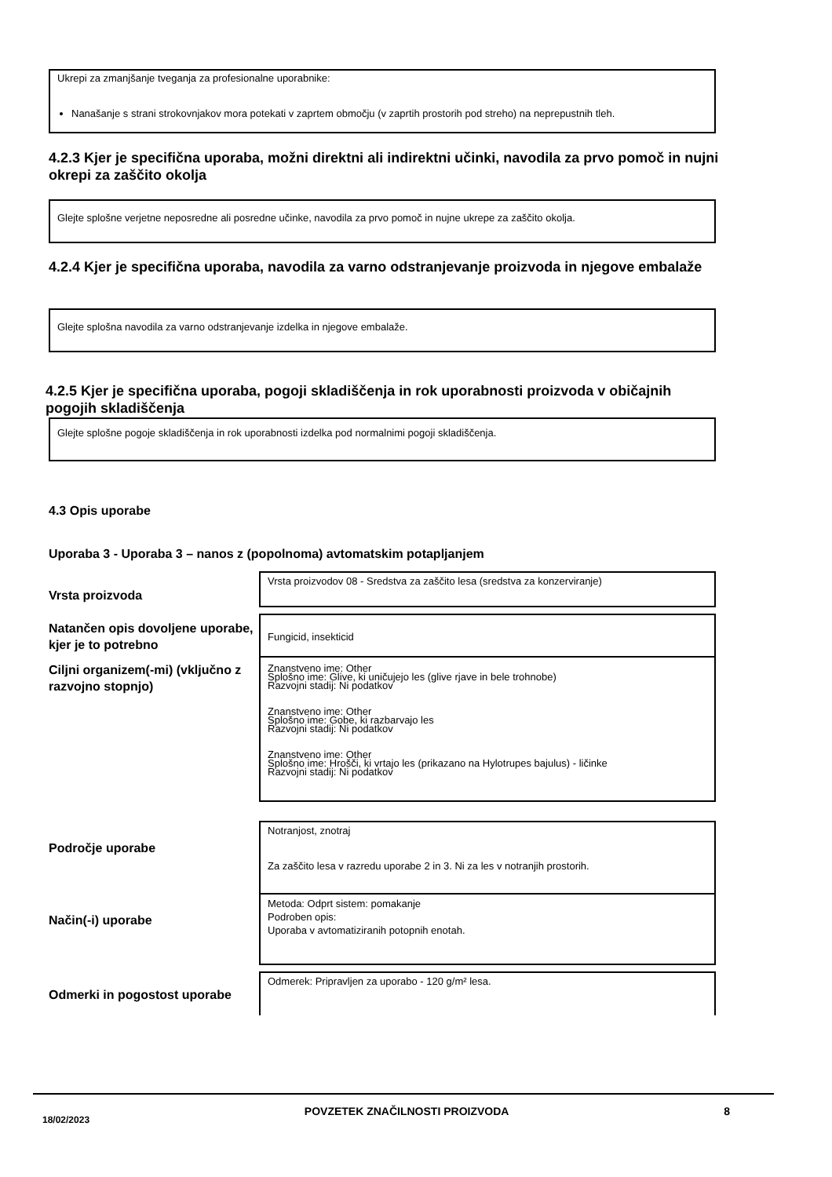Ukrepi za zmanjšanje tveganja za profesionalne uporabnike:
Nanašanje s strani strokovnjakov mora potekati v zaprtem območju (v zaprtih prostorih pod streho) na neprepustnih tleh.
4.2.3 Kjer je specifična uporaba, možni direktni ali indirektni učinki, navodila za prvo pomoč in nujni okrepi za zaščito okolja
Glejte splošne verjetne neposredne ali posredne učinke, navodila za prvo pomoč in nujne ukrepe za zaščito okolja.
4.2.4 Kjer je specifična uporaba, navodila za varno odstranjevanje proizvoda in njegove embalaže
Glejte splošna navodila za varno odstranjevanje izdelka in njegove embalaže.
4.2.5 Kjer je specifična uporaba, pogoji skladiščenja in rok uporabnosti proizvoda v običajnih pogojih skladiščenja
Glejte splošne pogoje skladiščenja in rok uporabnosti izdelka pod normalnimi pogoji skladiščenja.
4.3 Opis uporabe
Uporaba 3 - Uporaba 3 – nanos z (popolnoma) avtomatskim potapljanjem
Vrsta proizvoda
Vrsta proizvodov 08 - Sredstva za zaščito lesa (sredstva za konzerviranje)
Natančen opis dovoljene uporabe, kjer je to potrebno
Fungicid, insekticid
Ciljni organizem(-mi) (vključno z razvojno stopnjo)
Znanstveno ime: Other
Splošno ime: Glive, ki uničujejo les (glive rjave in bele trohnobe)
Razvojni stadij: Ni podatkov
Znanstveno ime: Other
Splošno ime: Gobe, ki razbarvajo les
Razvojni stadij: Ni podatkov
Znanstveno ime: Other
Splošno ime: Hrošči, ki vrtajo les (prikazano na Hylotrupes bajulus) - ličinke
Razvojni stadij: Ni podatkov
Področje uporabe
Notranjost, znotraj
Za zaščito lesa v razredu uporabe 2 in 3. Ni za les v notranjih prostorih.
Način(-i) uporabe
Metoda: Odprt sistem: pomakanje
Podroben opis:
Uporaba v avtomatiziranih potopnih enotah.
Odmerki in pogostost uporabe
Odmerek: Pripravljen za uporabo - 120 g/m² lesa.
18/02/2023 POVZETEK ZNAČILNOSTI PROIZVODA 8